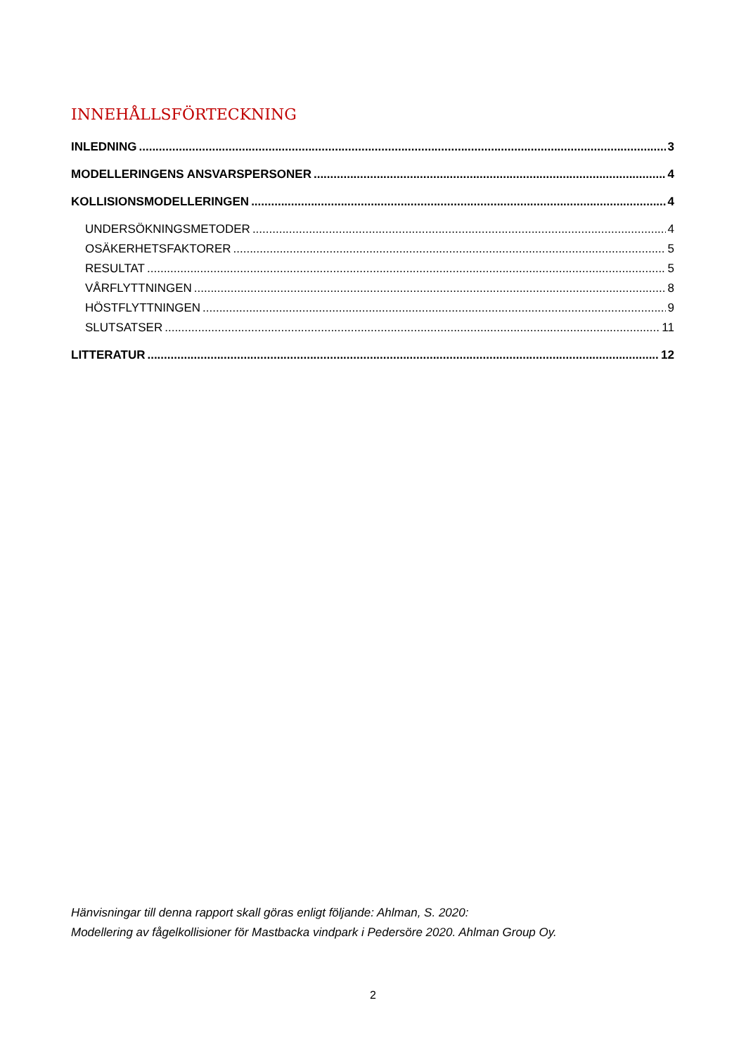INNEHÅLLSFÖRTECKNING
INLEDNING 3
MODELLERINGENS ANSVARSPERSONER 4
KOLLISIONSMODELLERINGEN 4
UNDERSÖKNINGSMETODER 4
OSÄKERHETSFAKTORER 5
RESULTAT 5
VÅRFLYTTNINGEN 8
HÖSTFLYTTNINGEN 9
SLUTSATSER 11
LITTERATUR 12
Hänvisningar till denna rapport skall göras enligt följande: Ahlman, S. 2020:
Modellering av fågelkollisioner för Mastbacka vindpark i Pedersöre 2020. Ahlman Group Oy.
2